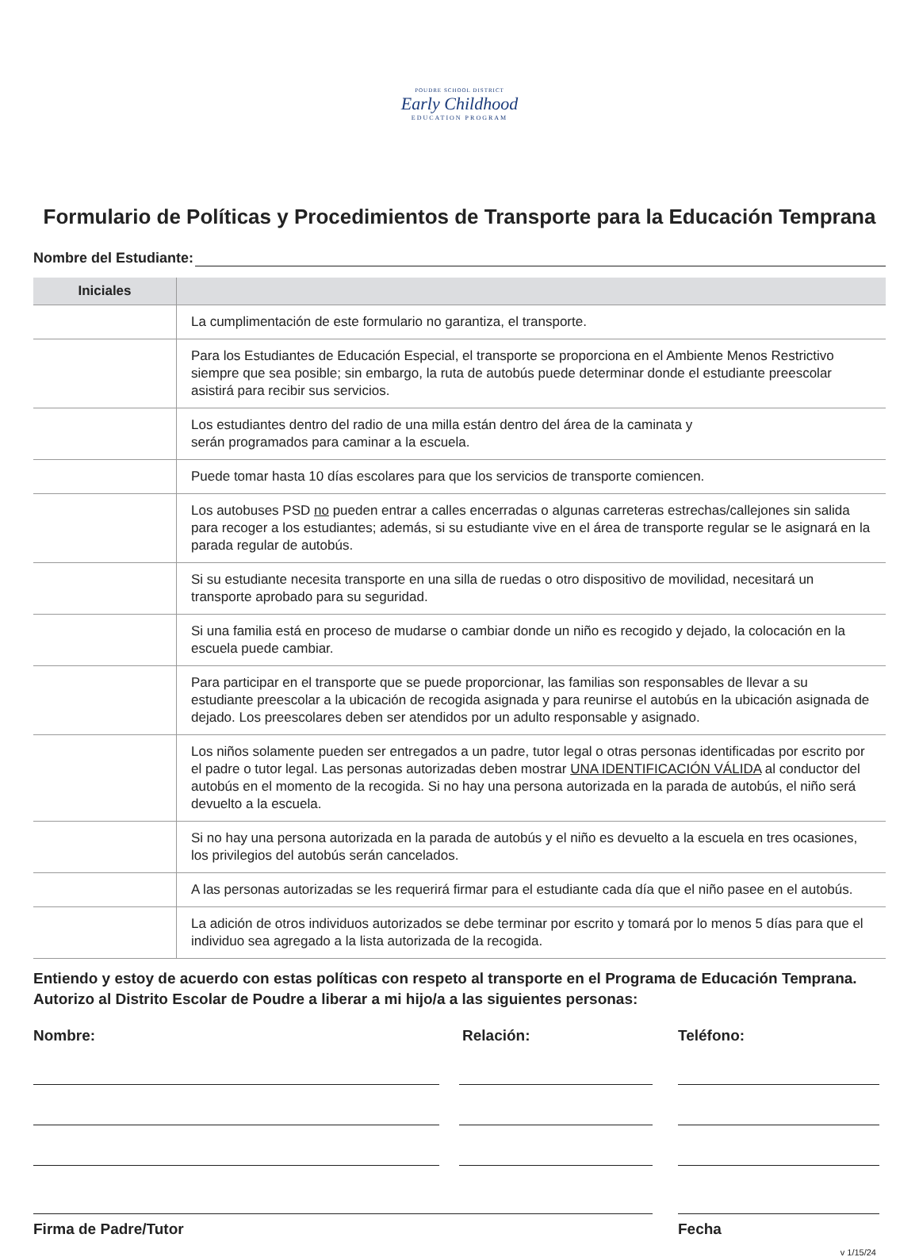POUDRE SCHOOL DISTRICT
Early Childhood
EDUCATION PROGRAM
Formulario de Políticas y Procedimientos de Transporte para la Educación Temprana
Nombre del Estudiante:
| Iniciales | |
| --- | --- |
| | La cumplimentación de este formulario no garantiza, el transporte. |
| | Para los Estudiantes de Educación Especial, el transporte se proporciona en el Ambiente Menos Restrictivo siempre que sea posible; sin embargo, la ruta de autobús puede determinar donde el estudiante preescolar asistirá para recibir sus servicios. |
| | Los estudiantes dentro del radio de una milla están dentro del área de la caminata y serán programados para caminar a la escuela. |
| | Puede tomar hasta 10 días escolares para que los servicios de transporte comiencen. |
| | Los autobuses PSD no pueden entrar a calles encerradas o algunas carreteras estrechas/callejones sin salida para recoger a los estudiantes; además, si su estudiante vive en el área de transporte regular se le asignará en la parada regular de autobús. |
| | Si su estudiante necesita transporte en una silla de ruedas o otro dispositivo de movilidad, necesitará un transporte aprobado para su seguridad. |
| | Si una familia está en proceso de mudarse o cambiar donde un niño es recogido y dejado, la colocación en la escuela puede cambiar. |
| | Para participar en el transporte que se puede proporcionar, las familias son responsables de llevar a su estudiante preescolar a la ubicación de recogida asignada y para reunirse el autobús en la ubicación asignada de dejado. Los preescolares deben ser atendidos por un adulto responsable y asignado. |
| | Los niños solamente pueden ser entregados a un padre, tutor legal o otras personas identificadas por escrito por el padre o tutor legal. Las personas autorizadas deben mostrar UNA IDENTIFICACIÓN VÁLIDA al conductor del autobús en el momento de la recogida. Si no hay una persona autorizada en la parada de autobús, el niño será devuelto a la escuela. |
| | Si no hay una persona autorizada en la parada de autobús y el niño es devuelto a la escuela en tres ocasiones, los privilegios del autobús serán cancelados. |
| | A las personas autorizadas se les requerirá firmar para el estudiante cada día que el niño pasee en el autobús. |
| | La adición de otros individuos autorizados se debe terminar por escrito y tomará por lo menos 5 días para que el individuo sea agregado a la lista autorizada de la recogida. |
Entiendo y estoy de acuerdo con estas políticas con respeto al transporte en el Programa de Educación Temprana.
Autorizo al Distrito Escolar de Poudre a liberar a mi hijo/a a las siguientes personas:
Nombre: Relación: Teléfono:
Firma de Padre/Tutor Fecha
v 1/15/24